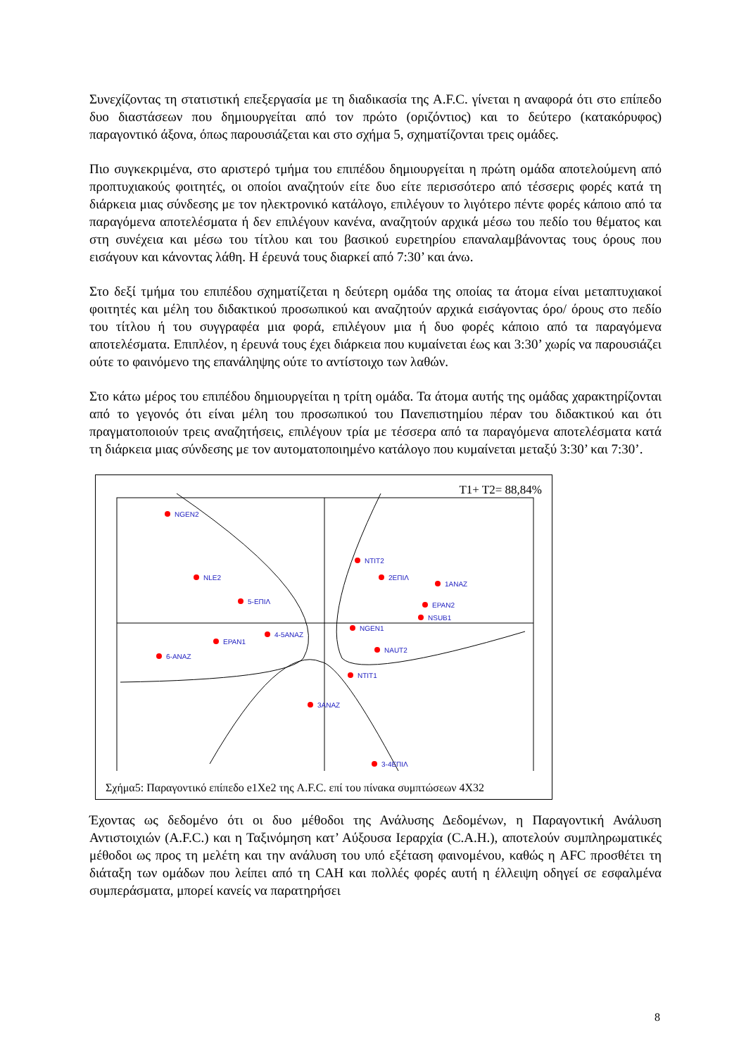Συνεχίζοντας τη στατιστική επεξεργασία με τη διαδικασία της A.F.C. γίνεται η αναφορά ότι στο επίπεδο δυο διαστάσεων που δημιουργείται από τον πρώτο (οριζόντιος) και το δεύτερο (κατακόρυφος) παραγοντικό άξονα, όπως παρουσιάζεται και στο σχήμα 5, σχηματίζονται τρεις ομάδες.
Πιο συγκεκριμένα, στο αριστερό τμήμα του επιπέδου δημιουργείται η πρώτη ομάδα αποτελούμενη από προπτυχιακούς φοιτητές, οι οποίοι αναζητούν είτε δυο είτε περισσότερο από τέσσερις φορές κατά τη διάρκεια μιας σύνδεσης με τον ηλεκτρονικό κατάλογο, επιλέγουν το λιγότερο πέντε φορές κάποιο από τα παραγόμενα αποτελέσματα ή δεν επιλέγουν κανένα, αναζητούν αρχικά μέσω του πεδίο του θέματος και στη συνέχεια και μέσω του τίτλου και του βασικού ευρετηρίου επαναλαμβάνοντας τους όρους που εισάγουν και κάνοντας λάθη. Η έρευνά τους διαρκεί από 7:30’ και άνω.
Στο δεξί τμήμα του επιπέδου σχηματίζεται η δεύτερη ομάδα της οποίας τα άτομα είναι μεταπτυχιακοί φοιτητές και μέλη του διδακτικού προσωπικού και αναζητούν αρχικά εισάγοντας όρο/ όρους στο πεδίο του τίτλου ή του συγγραφέα μια φορά, επιλέγουν μια ή δυο φορές κάποιο από τα παραγόμενα αποτελέσματα. Επιπλέον, η έρευνά τους έχει διάρκεια που κυμαίνεται έως και 3:30’ χωρίς να παρουσιάζει ούτε το φαινόμενο της επανάληψης ούτε το αντίστοιχο των λαθών.
Στο κάτω μέρος του επιπέδου δημιουργείται η τρίτη ομάδα. Τα άτομα αυτής της ομάδας χαρακτηρίζονται από το γεγονός ότι είναι μέλη του προσωπικού του Πανεπιστημίου πέραν του διδακτικού και ότι πραγματοποιούν τρεις αναζητήσεις, επιλέγουν τρία με τέσσερα από τα παραγόμενα αποτελέσματα κατά τη διάρκεια μιας σύνδεσης με τον αυτοματοποιημένο κατάλογο που κυμαίνεται μεταξύ 3:30’ και 7:30’.
T1+ T2= 88,84%
NGEN2
NLE2
5-ΕΠΙΛ
ΝΤΙΤ2
2ΕΠΙΛ
1ΑΝΑΖ
EPAN2
NSUB1
NGEN1
NAUT2
ΝΤΙΤ1
3ΑΝΑΖ
3-4ΕΠΙΛ
6-ΑΝΑΖ
EPAN1
4-5ΑΝΑΖ
Σχήμα5: Παραγοντικό επίπεδο e1Xe2 της A.F.C. επί του πίνακα συμπτώσεων 4Χ32
Έχοντας ως δεδομένο ότι οι δυο μέθοδοι της Ανάλυσης Δεδομένων, η Παραγοντική Ανάλυση Αντιστοιχιών (A.F.C.) και η Ταξινόμηση κατ’ Αύξουσα Ιεραρχία (C.A.H.), αποτελούν συμπληρωματικές μέθοδοι ως προς τη μελέτη και την ανάλυση του υπό εξέταση φαινομένου, καθώς η AFC προσθέτει τη διάταξη των ομάδων που λείπει από τη CAH και πολλές φορές αυτή η έλλειψη οδηγεί σε εσφαλμένα συμπεράσματα, μπορεί κανείς να παρατηρήσει
8